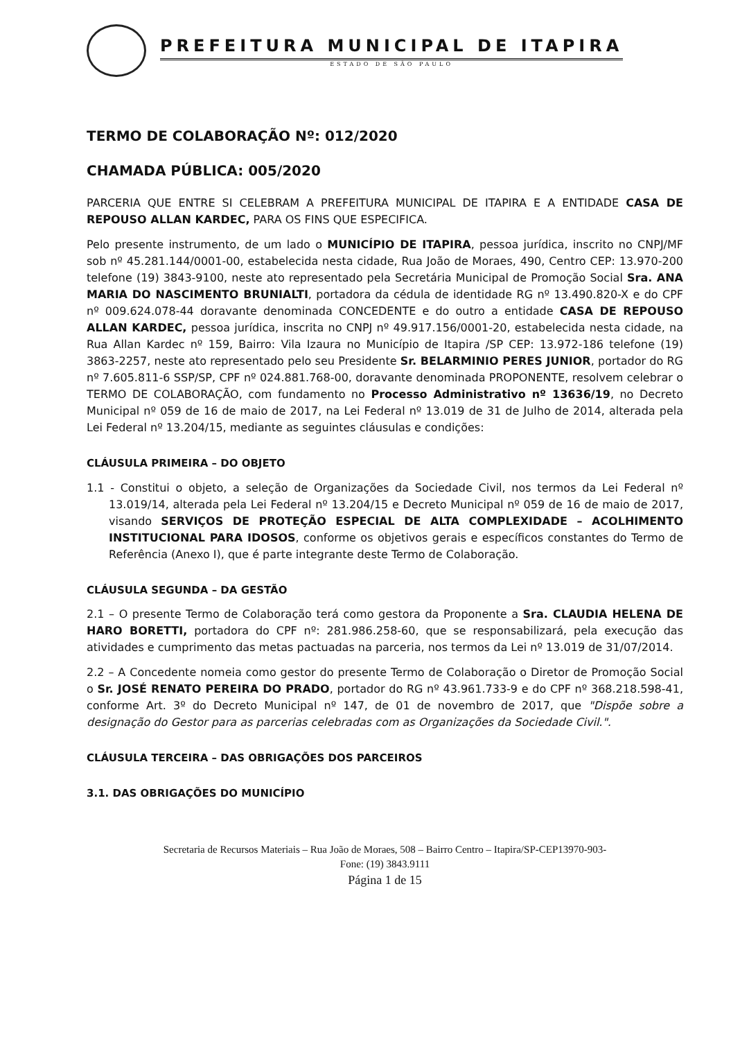PREFEITURA MUNICIPAL DE ITAPIRA
ESTADO DE SÃO PAULO
TERMO DE COLABORAÇÃO Nº: 012/2020
CHAMADA PÚBLICA: 005/2020
PARCERIA QUE ENTRE SI CELEBRAM A PREFEITURA MUNICIPAL DE ITAPIRA E A ENTIDADE CASA DE REPOUSO ALLAN KARDEC, PARA OS FINS QUE ESPECIFICA.
Pelo presente instrumento, de um lado o MUNICÍPIO DE ITAPIRA, pessoa jurídica, inscrito no CNPJ/MF sob nº 45.281.144/0001-00, estabelecida nesta cidade, Rua João de Moraes, 490, Centro CEP: 13.970-200 telefone (19) 3843-9100, neste ato representado pela Secretária Municipal de Promoção Social Sra. ANA MARIA DO NASCIMENTO BRUNIALTI, portadora da cédula de identidade RG nº 13.490.820-X e do CPF nº 009.624.078-44 doravante denominada CONCEDENTE e do outro a entidade CASA DE REPOUSO ALLAN KARDEC, pessoa jurídica, inscrita no CNPJ nº 49.917.156/0001-20, estabelecida nesta cidade, na Rua Allan Kardec nº 159, Bairro: Vila Izaura no Município de Itapira /SP CEP: 13.972-186 telefone (19) 3863-2257, neste ato representado pelo seu Presidente Sr. BELARMINIO PERES JUNIOR, portador do RG nº 7.605.811-6 SSP/SP, CPF nº 024.881.768-00, doravante denominada PROPONENTE, resolvem celebrar o TERMO DE COLABORAÇÃO, com fundamento no Processo Administrativo nº 13636/19, no Decreto Municipal nº 059 de 16 de maio de 2017, na Lei Federal nº 13.019 de 31 de Julho de 2014, alterada pela Lei Federal nº 13.204/15, mediante as seguintes cláusulas e condições:
CLÁUSULA PRIMEIRA – DO OBJETO
1.1 - Constitui o objeto, a seleção de Organizações da Sociedade Civil, nos termos da Lei Federal nº 13.019/14, alterada pela Lei Federal nº 13.204/15 e Decreto Municipal nº 059 de 16 de maio de 2017, visando SERVIÇOS DE PROTEÇÃO ESPECIAL DE ALTA COMPLEXIDADE – ACOLHIMENTO INSTITUCIONAL PARA IDOSOS, conforme os objetivos gerais e específicos constantes do Termo de Referência (Anexo I), que é parte integrante deste Termo de Colaboração.
CLÁUSULA SEGUNDA – DA GESTÃO
2.1 – O presente Termo de Colaboração terá como gestora da Proponente a Sra. CLAUDIA HELENA DE HARO BORETTI, portadora do CPF nº: 281.986.258-60, que se responsabilizará, pela execução das atividades e cumprimento das metas pactuadas na parceria, nos termos da Lei nº 13.019 de 31/07/2014.
2.2 – A Concedente nomeia como gestor do presente Termo de Colaboração o Diretor de Promoção Social o Sr. JOSÉ RENATO PEREIRA DO PRADO, portador do RG nº 43.961.733-9 e do CPF nº 368.218.598-41, conforme Art. 3º do Decreto Municipal nº 147, de 01 de novembro de 2017, que "Dispõe sobre a designação do Gestor para as parcerias celebradas com as Organizações da Sociedade Civil.".
CLÁUSULA TERCEIRA – DAS OBRIGAÇÕES DOS PARCEIROS
3.1. DAS OBRIGAÇÕES DO MUNICÍPIO
Secretaria de Recursos Materiais – Rua João de Moraes, 508 – Bairro Centro – Itapira/SP-CEP13970-903-
Fone: (19) 3843.9111
Página 1 de 15